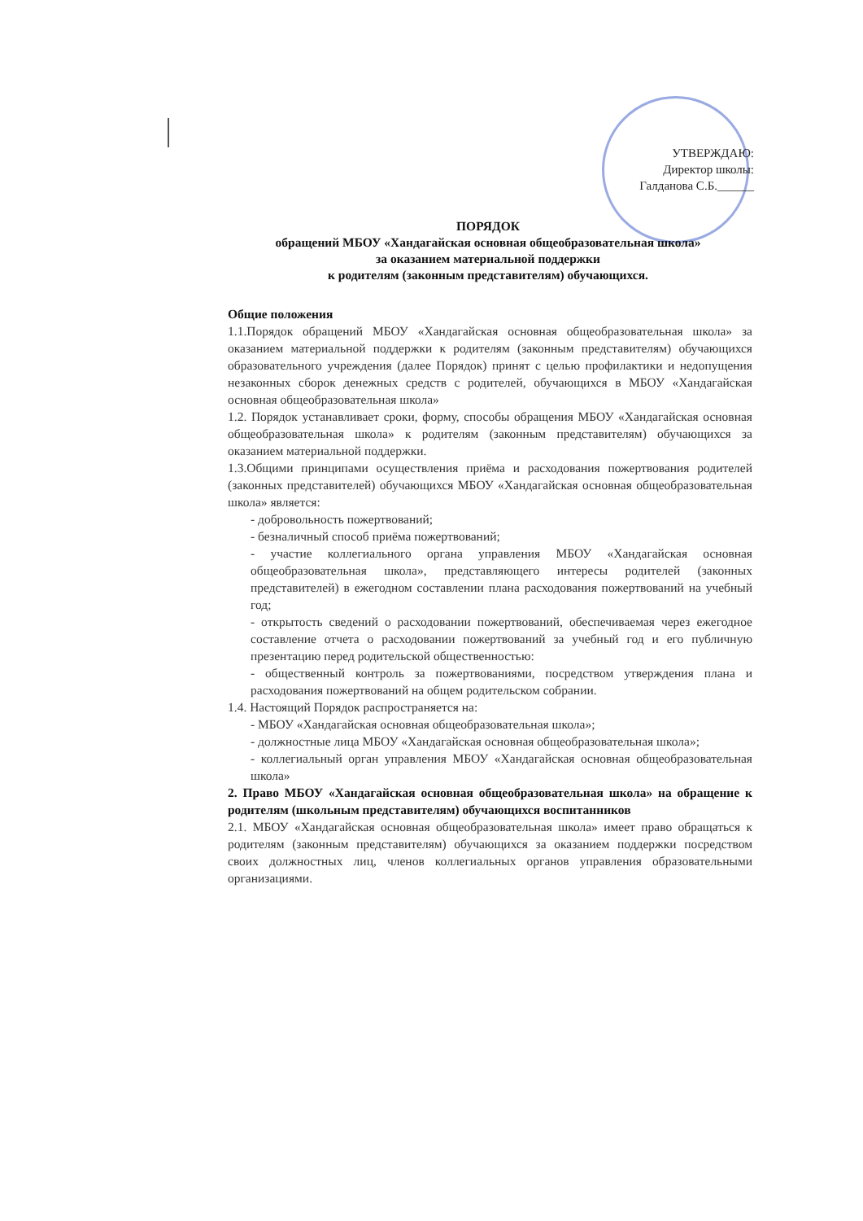УТВЕРЖДАЮ:
Директор школы:
Галданова С.Б.______
ПОРЯДОК
обращений МБОУ «Хандагайская основная общеобразовательная школа»
за оказанием материальной поддержки
к родителям (законным представителям) обучающихся.
Общие положения
1.1.Порядок обращений МБОУ «Хандагайская основная общеобразовательная школа» за оказанием материальной поддержки к родителям (законным представителям) обучающихся образовательного учреждения (далее Порядок) принят с целью профилактики и недопущения незаконных сборок денежных средств с родителей, обучающихся в МБОУ «Хандагайская основная общеобразовательная школа»
1.2. Порядок устанавливает сроки, форму, способы обращения МБОУ «Хандагайская основная общеобразовательная школа» к родителям (законным представителям) обучающихся за оказанием материальной поддержки.
1.3.Общими принципами осуществления приёма и расходования пожертвования родителей (законных представителей) обучающихся МБОУ «Хандагайская основная общеобразовательная школа» является:
- добровольность пожертвований;
- безналичный способ приёма пожертвований;
- участие коллегиального органа управления МБОУ «Хандагайская основная общеобразовательная школа», представляющего интересы родителей (законных представителей) в ежегодном составлении плана расходования пожертвований на учебный год;
- открытость сведений о расходовании пожертвований, обеспечиваемая через ежегодное составление отчета о расходовании пожертвований за учебный год и его публичную презентацию перед родительской общественностью:
- общественный контроль за пожертвованиями, посредством утверждения плана и расходования пожертвований на общем родительском собрании.
1.4. Настоящий Порядок распространяется на:
- МБОУ «Хандагайская основная общеобразовательная школа»;
- должностные лица МБОУ «Хандагайская основная общеобразовательная школа»;
- коллегиальный орган управления МБОУ «Хандагайская основная общеобразовательная школа»
2. Право МБОУ «Хандагайская основная общеобразовательная школа» на обращение к родителям (школьным представителям) обучающихся воспитанников
2.1. МБОУ «Хандагайская основная общеобразовательная школа» имеет право обращаться к родителям (законным представителям) обучающихся за оказанием поддержки посредством своих должностных лиц, членов коллегиальных органов управления образовательными организациями.